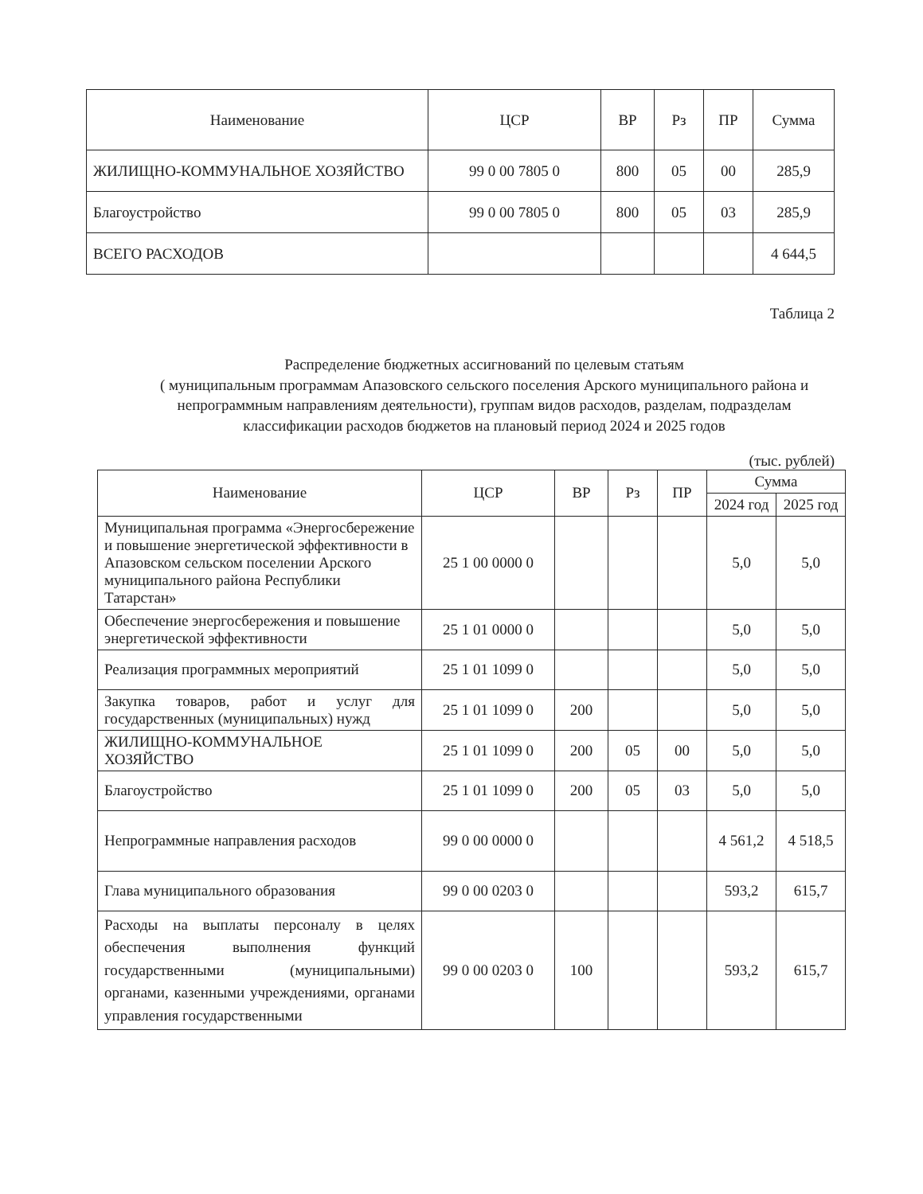| Наименование | ЦСР | ВР | Рз | ПР | Сумма |
| --- | --- | --- | --- | --- | --- |
| ЖИЛИЩНО-КОММУНАЛЬНОЕ ХОЗЯЙСТВО | 99 0 00 7805 0 | 800 | 05 | 00 | 285,9 |
| Благоустройство | 99 0 00 7805 0 | 800 | 05 | 03 | 285,9 |
| ВСЕГО РАСХОДОВ | | | | | 4 644,5 |
Таблица 2
Распределение бюджетных ассигнований по целевым статьям
( муниципальным программам Апазовского сельского поселения Арского муниципального района и непрограммным направлениям деятельности), группам видов расходов, разделам, подразделам классификации расходов бюджетов на плановый период 2024 и 2025 годов
(тыс. рублей)
| Наименование | ЦСР | ВР | Рз | ПР | Сумма | |
| --- | --- | --- | --- | --- | --- | --- |
| | | | | | 2024 год | 2025 год |
| Муниципальная программа «Энергосбережение и повышение энергетической эффективности в Апазовском сельском поселении Арского муниципального района Республики Татарстан» | 25 1 00 0000 0 | | | | 5,0 | 5,0 |
| Обеспечение энергосбережения и повышение энергетической эффективности | 25 1 01 0000 0 | | | | 5,0 | 5,0 |
| Реализация программных мероприятий | 25 1 01 1099 0 | | | | 5,0 | 5,0 |
| Закупка товаров, работ и услуг для государственных (муниципальных) нужд | 25 1 01 1099 0 | 200 | | | 5,0 | 5,0 |
| ЖИЛИЩНО-КОММУНАЛЬНОЕ ХОЗЯЙСТВО | 25 1 01 1099 0 | 200 | 05 | 00 | 5,0 | 5,0 |
| Благоустройство | 25 1 01 1099 0 | 200 | 05 | 03 | 5,0 | 5,0 |
| Непрограммные направления расходов | 99 0 00 0000 0 | | | | 4 561,2 | 4 518,5 |
| Глава муниципального образования | 99 0 00 0203 0 | | | | 593,2 | 615,7 |
| Расходы на выплаты персоналу в целях обеспечения выполнения функций государственными (муниципальными) органами, казенными учреждениями, органами управления государственными | 99 0 00 0203 0 | 100 | | | 593,2 | 615,7 |